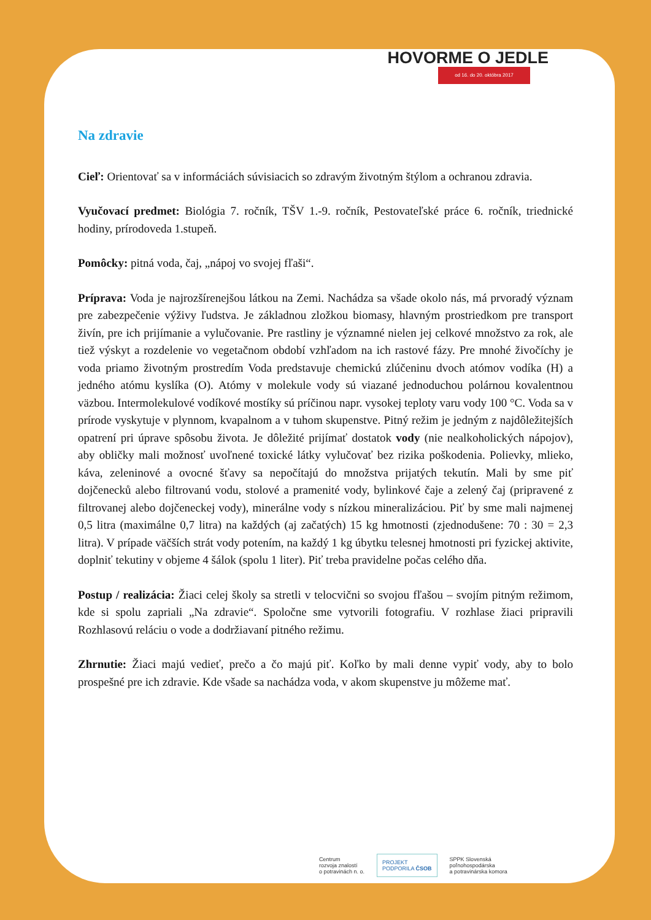HOVORME O JEDLE
od 16. do 20. októbra 2017
Na zdravie
Cieľ: Orientovať sa v informáciách súvisiacich so zdravým životným štýlom a ochranou zdravia.
Vyučovací predmet: Biológia 7. ročník, TŠV 1.-9. ročník, Pestovateľské práce 6. ročník, triednické hodiny, prírodoveda 1.stupeň.
Pomôcky: pitná voda, čaj, „nápoj vo svojej fľaši“.
Príprava: Voda je najrozšírenejšou látkou na Zemi. Nachádza sa všade okolo nás, má prvoradý význam pre zabezpečenie výživy ľudstva. Je základnou zložkou biomasy, hlavným prostriedkom pre transport živín, pre ich prijímanie a vylučovanie. Pre rastliny je významné nielen jej celkové množstvo za rok, ale tiež výskyt a rozdelenie vo vegetačnom období vzhľadom na ich rastové fázy. Pre mnohé živočíchy je voda priamo životným prostredím Voda predstavuje chemickú zlúčeninu dvoch atómov vodíka (H) a jedného atómu kyslíka (O). Atómy v molekule vody sú viazané jednoduchou polárnou kovalentnou väzbou. Intermolekulové vodíkové mostíky sú príčinou napr. vysokej teploty varu vody 100 °C. Voda sa v prírode vyskytuje v plynnom, kvapalnom a v tuhom skupenstve. Pitný režim je jedným z najdôležitejších opatrení pri úprave spôsobu života. Je dôležité prijímať dostatok vody (nie nealkoholických nápojov), aby obličky mali možnosť uvoľnené toxické látky vylučovať bez rizika poškodenia. Polievky, mlieko, káva, zeleninové a ovocné šťavy sa nepočítajú do množstva prijatých tekutín. Mali by sme piť dojčenecků alebo filtrovanú vodu, stolové a pramenité vody, bylinkové čaje a zelený čaj (pripravené z filtrovanej alebo dojčeneckej vody), minerálne vody s nízkou mineralizáciou. Piť by sme mali najmenej 0,5 litra (maximálne 0,7 litra) na každých (aj začatých) 15 kg hmotnosti (zjednodušene: 70 : 30 = 2,3 litra). V prípade väčších strát vody potením, na každý 1 kg úbytku telesnej hmotnosti pri fyzickej aktivite, doplniť tekutiny v objeme 4 šálok (spolu 1 liter). Piť treba pravidelne počas celého dňa.
Postup / realizácia: Žiaci celej školy sa stretli v telocvični so svojou fľašou – svojím pitným režimom, kde si spolu zapriali „Na zdravie“. Spoločne sme vytvorili fotografiu. V rozhlase žiaci pripravili Rozhlasovú reláciu o vode a dodržiavaní pitného režimu.
Zhrnutie: Žiaci majú vedieť, prečo a čo majú piť. Koľko by mali denne vypiť vody, aby to bolo prospešné pre ich zdravie. Kde všade sa nachádza voda, v akom skupenstve ju môžeme mať.
Centrum
rozvoja znalostí
o potravinách n. o.
PROJEKT
PODPORILA ČSOB
SPPK Slovenská
poľnohospodárska
a potravinárska komora